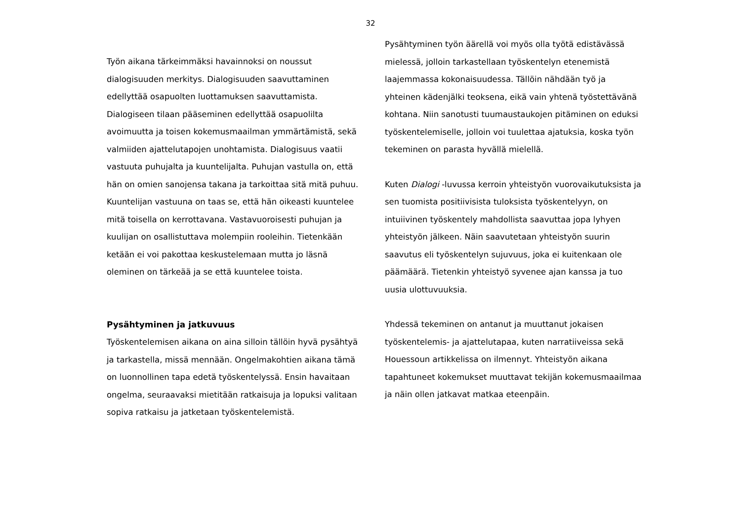32
Työn aikana tärkeimmäksi havainnoksi on noussut dialogisuuden merkitys. Dialogisuuden saavuttaminen edellyttää osapuolten luottamuksen saavuttamista. Dialogiseen tilaan pääseminen edellyttää osapuolilta avoimuutta ja toisen kokemusmaailman ymmärtämistä, sekä valmiiden ajattelutapojen unohtamista. Dialogisuus vaatii vastuuta puhujalta ja kuuntelijalta. Puhujan vastulla on, että hän on omien sanojensa takana ja tarkoittaa sitä mitä puhuu. Kuuntelijan vastuuna on taas se, että hän oikeasti kuuntelee mitä toisella on kerrottavana. Vastavuoroisesti puhujan ja kuulijan on osallistuttava molempiin rooleihin. Tietenkään ketään ei voi pakottaa keskustelemaan mutta jo läsnä oleminen on tärkeää ja se että kuuntelee toista.
Pysähtyminen ja jatkuvuus
Työskentelemisen aikana on aina silloin tällöin hyvä pysähtyä ja tarkastella, missä mennään. Ongelmakohtien aikana tämä on luonnollinen tapa edetä työskentelyssä. Ensin havaitaan ongelma, seuraavaksi mietitään ratkaisuja ja lopuksi valitaan sopiva ratkaisu ja jatketaan työskentelemistä.
Pysähtyminen työn äärellä voi myös olla työtä edistävässä mielessä, jolloin tarkastellaan työskentelyn etenemistä laajemmassa kokonaisuudessa. Tällöin nähdään työ ja yhteinen kädenjälki teoksena, eikä vain yhtenä työstettävänä kohtana. Niin sanotusti tuumaustaukojen pitäminen on eduksi työskentelemiselle, jolloin voi tuulettaa ajatuksia, koska työn tekeminen on parasta hyvällä mielellä.
Kuten Dialogi -luvussa kerroin yhteistyön vuorovaikutuksista ja sen tuomista positiivisista tuloksista työskentelyyn, on intuiivinen työskentely mahdollista saavuttaa jopa lyhyen yhteistyön jälkeen. Näin saavutetaan yhteistyön suurin saavutus eli työskentelyn sujuvuus, joka ei kuitenkaan ole päämäärä. Tietenkin yhteistyö syvenee ajan kanssa ja tuo uusia ulottuvuuksia.
Yhdessä tekeminen on antanut ja muuttanut jokaisen työskentelemis- ja ajattelutapaa, kuten narratiiveissa sekä Houessoun artikkelissa on ilmennyt. Yhteistyön aikana tapahtuneet kokemukset muuttavat tekijän kokemusmaailmaa ja näin ollen jatkavat matkaa eteenpäin.